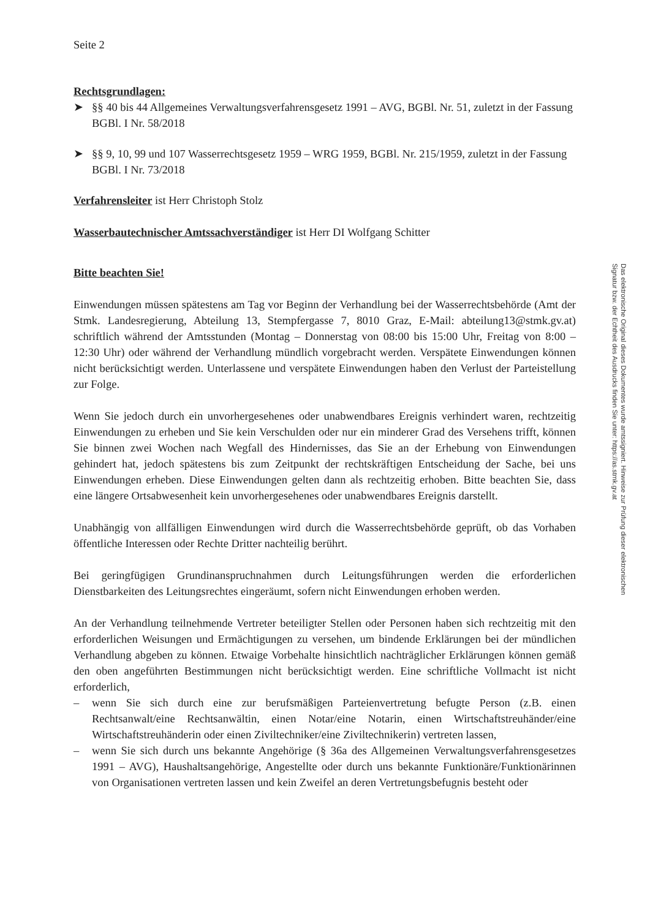Seite 2
Rechtsgrundlagen:
➤ §§ 40 bis 44 Allgemeines Verwaltungsverfahrensgesetz 1991 – AVG, BGBl. Nr. 51, zuletzt in der Fassung BGBl. I Nr. 58/2018
➤ §§ 9, 10, 99 und 107 Wasserrechtsgesetz 1959 – WRG 1959, BGBl. Nr. 215/1959, zuletzt in der Fassung BGBl. I Nr. 73/2018
Verfahrensleiter ist Herr Christoph Stolz
Wasserbautechnischer Amtssachverständiger ist Herr DI Wolfgang Schitter
Bitte beachten Sie!
Einwendungen müssen spätestens am Tag vor Beginn der Verhandlung bei der Wasserrechtsbehörde (Amt der Stmk. Landesregierung, Abteilung 13, Stempfergasse 7, 8010 Graz, E-Mail: abteilung13@stmk.gv.at) schriftlich während der Amtsstunden (Montag – Donnerstag von 08:00 bis 15:00 Uhr, Freitag von 8:00 – 12:30 Uhr) oder während der Verhandlung mündlich vorgebracht werden. Verspätete Einwendungen können nicht berücksichtigt werden. Unterlassene und verspätete Einwendungen haben den Verlust der Parteistellung zur Folge.
Wenn Sie jedoch durch ein unvorhergesehenes oder unabwendbares Ereignis verhindert waren, rechtzeitig Einwendungen zu erheben und Sie kein Verschulden oder nur ein minderer Grad des Versehens trifft, können Sie binnen zwei Wochen nach Wegfall des Hindernisses, das Sie an der Erhebung von Einwendungen gehindert hat, jedoch spätestens bis zum Zeitpunkt der rechtskräftigen Entscheidung der Sache, bei uns Einwendungen erheben. Diese Einwendungen gelten dann als rechtzeitig erhoben. Bitte beachten Sie, dass eine längere Ortsabwesenheit kein unvorhergesehenes oder unabwendbares Ereignis darstellt.
Unabhängig von allfälligen Einwendungen wird durch die Wasserrechtsbehörde geprüft, ob das Vorhaben öffentliche Interessen oder Rechte Dritter nachteilig berührt.
Bei geringfügigen Grundinanspruchnahmen durch Leitungsführungen werden die erforderlichen Dienstbarkeiten des Leitungsrechtes eingeräumt, sofern nicht Einwendungen erhoben werden.
An der Verhandlung teilnehmende Vertreter beteiligter Stellen oder Personen haben sich rechtzeitig mit den erforderlichen Weisungen und Ermächtigungen zu versehen, um bindende Erklärungen bei der mündlichen Verhandlung abgeben zu können. Etwaige Vorbehalte hinsichtlich nachträglicher Erklärungen können gemäß den oben angeführten Bestimmungen nicht berücksichtigt werden. Eine schriftliche Vollmacht ist nicht erforderlich,
– wenn Sie sich durch eine zur berufsmäßigen Parteienvertretung befugte Person (z.B. einen Rechtsanwalt/eine Rechtsanwältin, einen Notar/eine Notarin, einen Wirtschaftstreuhänder/eine Wirtschaftstreuhänderin oder einen Ziviltechniker/eine Ziviltechnikerin) vertreten lassen,
– wenn Sie sich durch uns bekannte Angehörige (§ 36a des Allgemeinen Verwaltungsverfahrensgesetzes 1991 – AVG), Haushaltsangehörige, Angestellte oder durch uns bekannte Funktionäre/Funktionärinnen von Organisationen vertreten lassen und kein Zweifel an deren Vertretungsbefugnis besteht oder
Das elektronische Original dieses Dokumentes wurde amtssigniert. Hinweise zur Prüfung dieser elektronischen Signatur bzw. der Echtheit des Ausdrucks finden Sie unter: https://as.stmk.gv.at